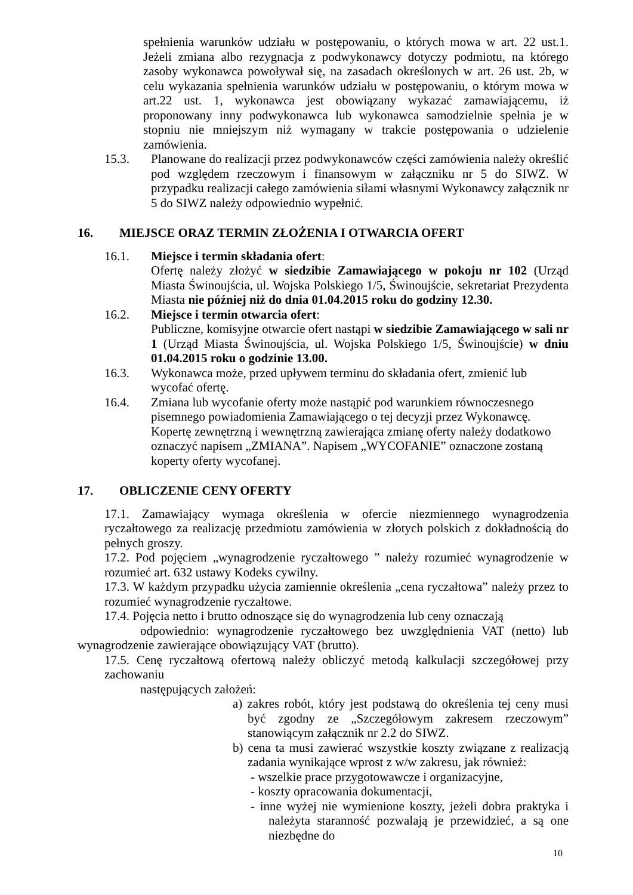spełnienia warunków udziału w postępowaniu, o których mowa w art. 22 ust.1. Jeżeli zmiana albo rezygnacja z podwykonawcy dotyczy podmiotu, na którego zasoby wykonawca powoływał się, na zasadach określonych w art. 26 ust. 2b, w celu wykazania spełnienia warunków udziału w postępowaniu, o którym mowa w art.22 ust. 1, wykonawca jest obowiązany wykazać zamawiającemu, iż proponowany inny podwykonawca lub wykonawca samodzielnie spełnia je w stopniu nie mniejszym niż wymagany w trakcie postępowania o udzielenie zamówienia.
15.3. Planowane do realizacji przez podwykonawców części zamówienia należy określić pod względem rzeczowym i finansowym w załączniku nr 5 do SIWZ. W przypadku realizacji całego zamówienia siłami własnymi Wykonawcy załącznik nr 5 do SIWZ należy odpowiednio wypełnić.
16. MIEJSCE ORAZ TERMIN ZŁOŻENIA I OTWARCIA OFERT
16.1. Miejsce i termin składania ofert:
Ofertę należy złożyć w siedzibie Zamawiającego w pokoju nr 102 (Urząd Miasta Świnoujścia, ul. Wojska Polskiego 1/5, Świnoujście, sekretariat Prezydenta Miasta nie później niż do dnia 01.04.2015 roku do godziny 12.30.
16.2. Miejsce i termin otwarcia ofert:
Publiczne, komisyjne otwarcie ofert nastąpi w siedzibie Zamawiającego w sali nr 1 (Urząd Miasta Świnoujścia, ul. Wojska Polskiego 1/5, Świnoujście) w dniu 01.04.2015 roku o godzinie 13.00.
16.3. Wykonawca może, przed upływem terminu do składania ofert, zmienić lub wycofać ofertę.
16.4. Zmiana lub wycofanie oferty może nastąpić pod warunkiem równoczesnego pisemnego powiadomienia Zamawiającego o tej decyzji przez Wykonawcę. Kopertę zewnętrzną i wewnętrzną zawierająca zmianę oferty należy dodatkowo oznaczyć napisem „ZMIANA”. Napisem „WYCOFANIE” oznaczone zostaną koperty oferty wycofanej.
17. OBLICZENIE CENY OFERTY
17.1. Zamawiający wymaga określenia w ofercie niezmiennego wynagrodzenia ryczałtowego za realizację przedmiotu zamówienia w złotych polskich z dokładnością do pełnych groszy.
17.2. Pod pojęciem „wynagrodzenie ryczałtowego ” należy rozumieć wynagrodzenie w rozumieć art. 632 ustawy Kodeks cywilny.
17.3. W każdym przypadku użycia zamiennie określenia „cena ryczałtowa” należy przez to rozumieć wynagrodzenie ryczałtowe.
17.4. Pojęcia netto i brutto odnoszące się do wynagrodzenia lub ceny oznaczają
odpowiednio: wynagrodzenie ryczałtowego bez uwzględnienia VAT (netto) lub wynagrodzenie zawierające obowiązujący VAT (brutto).
17.5. Cenę ryczałtową ofertową należy obliczyć metodą kalkulacji szczegółowej przy zachowaniu
następujących założeń:
a) zakres robót, który jest podstawą do określenia tej ceny musi być zgodny ze „Szczegółowym zakresem rzeczowym” stanowiącym załącznik nr 2.2 do SIWZ.
b) cena ta musi zawierać wszystkie koszty związane z realizacją zadania wynikające wprost z w/w zakresu, jak również:
- wszelkie prace przygotowawcze i organizacyjne,
- koszty opracowania dokumentacji,
- inne wyżej nie wymienione koszty, jeżeli dobra praktyka i należyta staranność pozwalają je przewidzieć, a są one niezbędne do
10